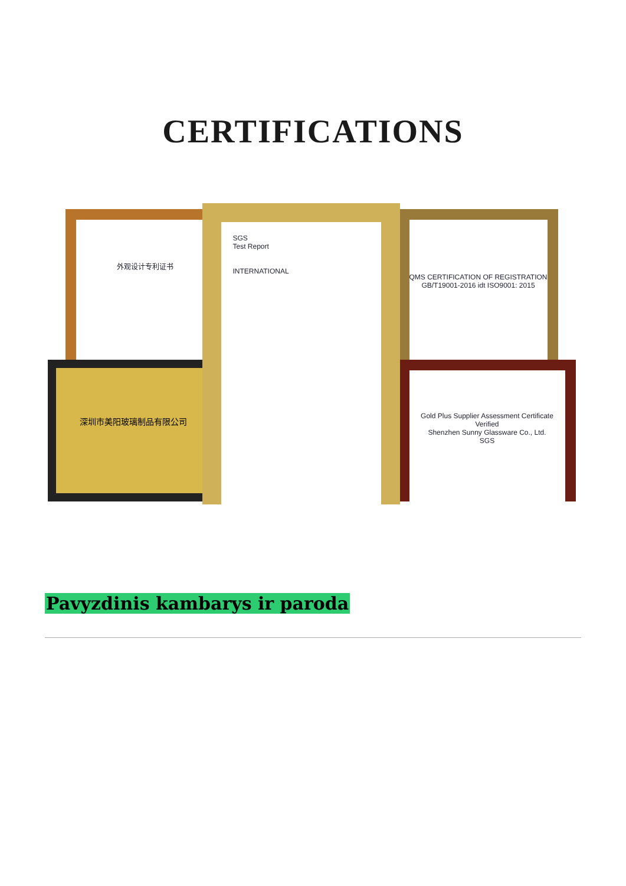CERTIFICATIONS
外观设计专利证书
深圳市美阳玻璃制品有限公司
QMS CERTIFICATION OF REGISTRATION
GB/T19001-2016 idt ISO9001: 2015
Gold Plus Supplier Assessment Certificate
Verified
Shenzhen Sunny Glassware Co., Ltd.
SGS
SGS
Test Report
INTERNATIONAL
Pavyzdinis kambarys ir paroda